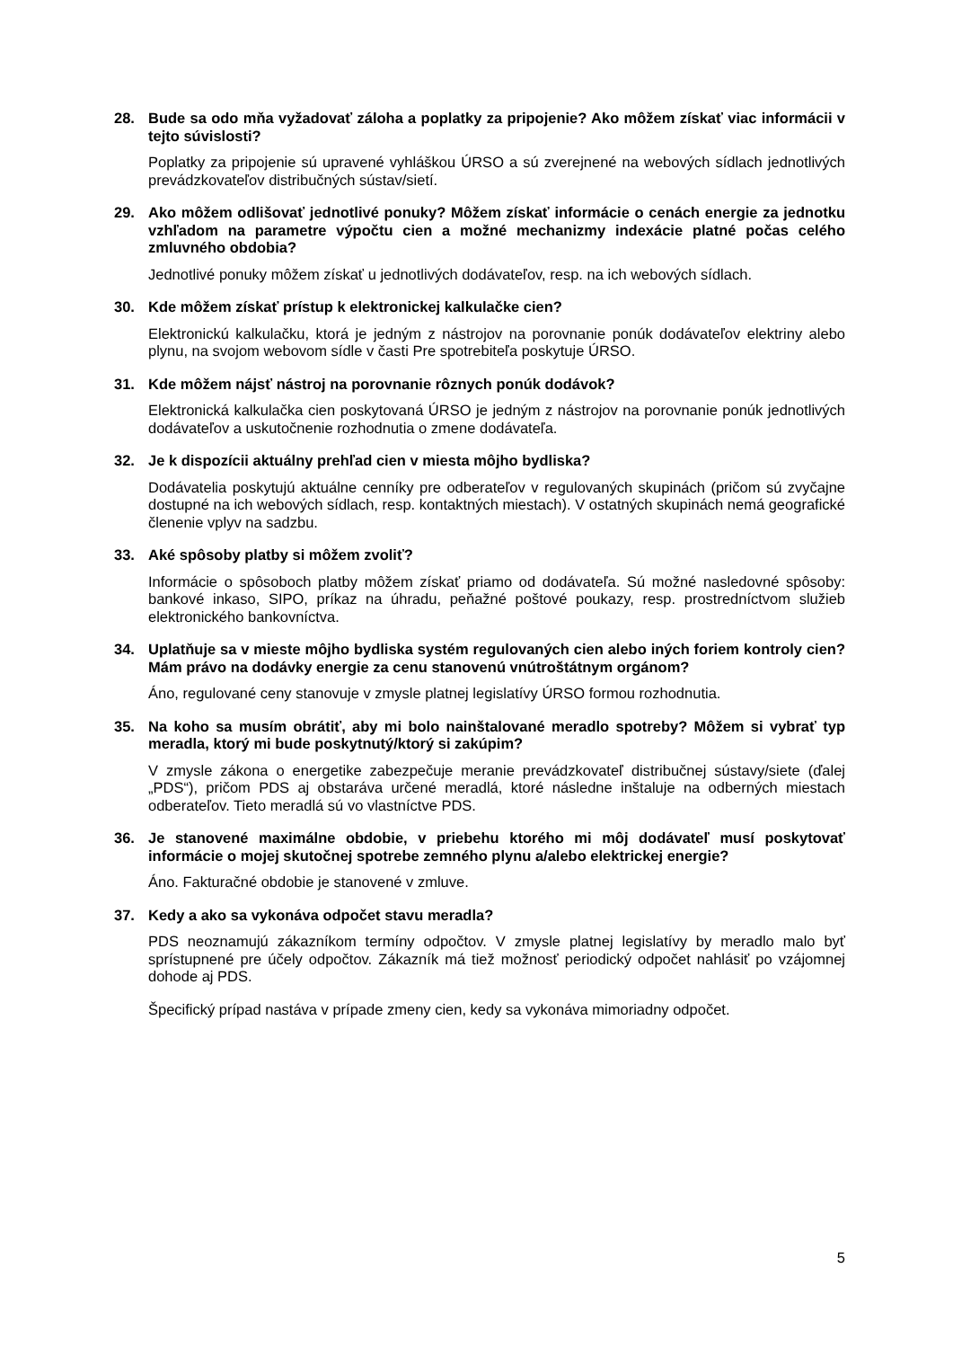28. Bude sa odo mňa vyžadovať záloha a poplatky za pripojenie? Ako môžem získať viac informácii v tejto súvislosti?
Poplatky za pripojenie sú upravené vyhláškou ÚRSO a sú zverejnené na webových sídlach jednotlivých prevádzkovateľov distribučných sústav/sietí.
29. Ako môžem odlišovať jednotlivé ponuky? Môžem získať informácie o cenách energie za jednotku vzhľadom na parametre výpočtu cien a možné mechanizmy indexácie platné počas celého zmluvného obdobia?
Jednotlivé ponuky môžem získať u jednotlivých dodávateľov, resp. na ich webových sídlach.
30. Kde môžem získať prístup k elektronickej kalkulačke cien?
Elektronickú kalkulačku, ktorá je jedným z nástrojov na porovnanie ponúk dodávateľov elektriny alebo plynu, na svojom webovom sídle v časti Pre spotrebiteľa poskytuje ÚRSO.
31. Kde môžem nájsť nástroj na porovnanie rôznych ponúk dodávok?
Elektronická kalkulačka cien poskytovaná ÚRSO je jedným z nástrojov na porovnanie ponúk jednotlivých dodávateľov a uskutočnenie rozhodnutia o zmene dodávateľa.
32. Je k dispozícii aktuálny prehľad cien v miesta môjho bydliska?
Dodávatelia poskytujú aktuálne cenníky pre odberateľov v regulovaných skupinách (pričom sú zvyčajne dostupné na ich webových sídlach, resp. kontaktných miestach). V ostatných skupinách nemá geografické členenie vplyv na sadzbu.
33. Aké spôsoby platby si môžem zvoliť?
Informácie o spôsoboch platby môžem získať priamo od dodávateľa. Sú možné nasledovné spôsoby: bankové inkaso, SIPO, príkaz na úhradu, peňažné poštové poukazy, resp. prostredníctvom služieb elektronického bankovníctva.
34. Uplatňuje sa v mieste môjho bydliska systém regulovaných cien alebo iných foriem kontroly cien? Mám právo na dodávky energie za cenu stanovenú vnútroštátnym orgánom?
Áno, regulované ceny stanovuje v zmysle platnej legislatívy ÚRSO formou rozhodnutia.
35. Na koho sa musím obrátiť, aby mi bolo nainštalované meradlo spotreby? Môžem si vybrať typ meradla, ktorý mi bude poskytnutý/ktorý si zakúpim?
V zmysle zákona o energetike zabezpečuje meranie prevádzkovateľ distribučnej sústavy/siete (ďalej „PDS“), pričom PDS aj obstaráva určené meradlá, ktoré následne inštaluje na odberných miestach odberateľov. Tieto meradlá sú vo vlastníctve PDS.
36. Je stanovené maximálne obdobie, v priebehu ktorého mi môj dodávateľ musí poskytovať informácie o mojej skutočnej spotrebe zemného plynu a/alebo elektrickej energie?
Áno. Fakturačné obdobie je stanovené v zmluve.
37. Kedy a ako sa vykonáva odpočet stavu meradla?
PDS neoznamujú zákazníkom termíny odpočtov. V zmysle platnej legislatívy by meradlo malo byť sprístupnené pre účely odpočtov. Zákazník má tiež možnosť periodický odpočet nahlásiť po vzájomnej dohode aj PDS.
Špecifický prípad nastáva v prípade zmeny cien, kedy sa vykonáva mimoriadny odpočet.
5